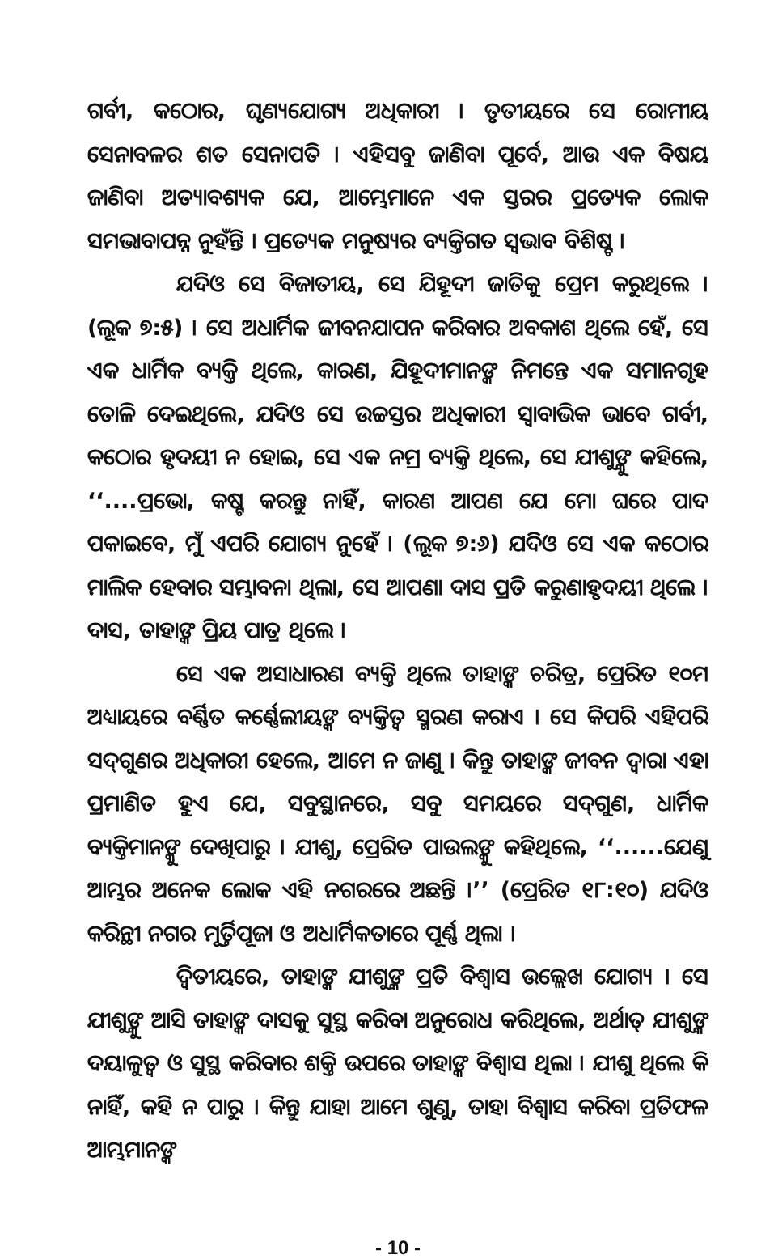ଗର୍ବୀ, କଠୋର, ଘୃଣ୍ୟଯୋଗ୍ୟ ଅଧିକାରୀ । ତୃତୀୟରେ ସେ ରୋମୀୟ ସେନାବଳର ଶତ ସେନାପତି । ଏହିସବୁ ଜାଣିବା ପୂର୍ବେ, ଆଉ ଏକ ବିଷୟ ଜାଣିବା ଅତ୍ୟାବଶ୍ୟକ ଯେ, ଆମ୍ଭେମାନେ ଏକ ସ୍ତରର ପ୍ରତ୍ୟେକ ଲୋକ ସମଭାବାପନ୍ନ ନୁହଁନ୍ତି । ପ୍ରତ୍ୟେକ ମନୁଷ୍ୟର ବ୍ୟକ୍ତିଗତ ସ୍ୱଭାବ ବିଶିଷ୍ଟ ।
ଯଦିଓ ସେ ବିଜାତୀୟ, ସେ ଯିହୂଦୀ ଜାତିକୁ ପ୍ରେମ କରୁଥିଲେ । (ଲୂକ ୭:୫) । ସେ ଅଧାର୍ମିକ ଜୀବନଯାପନ କରିବାର ଅବକାଶ ଥିଲେ ହେଁ, ସେ ଏକ ଧାର୍ମିକ ବ୍ୟକ୍ତି ଥିଲେ, କାରଣ, ଯିହୂଦୀମାନଙ୍କ ନିମନ୍ତେ ଏକ ସମାନଗୃହ ତୋଳି ଦେଇଥିଲେ, ଯଦିଓ ସେ ଉଚ୍ଚସ୍ତର ଅଧିକାରୀ ସ୍ୱାବାଭିକ ଭାବେ ଗର୍ବୀ, କଠୋର ହୃଦୟୀ ନ ହୋଇ, ସେ ଏକ ନମ୍ର ବ୍ୟକ୍ତି ଥିଲେ, ସେ ଯୀଶୁଙ୍କୁ କହିଲେ, ‘‘....ପ୍ରଭୋ, କଷ୍ଟ କରନ୍ତୁ ନାହିଁ, କାରଣ ଆପଣ ଯେ ମୋ ଘରେ ପାଦ ପକାଇବେ, ମୁଁ ଏପରି ଯୋଗ୍ୟ ନୁହେଁ । (ଲୂକ ୭:୬) ଯଦିଓ ସେ ଏକ କଠୋର ମାଲିକ ହେବାର ସମ୍ଭାବନା ଥିଲା, ସେ ଆପଣା ଦାସ ପ୍ରତି କରୁଣାହୃଦୟୀ ଥିଲେ । ଦାସ, ତାହାଙ୍କ ପ୍ରିୟ ପାତ୍ର ଥିଲେ ।
ସେ ଏକ ଅସାଧାରଣ ବ୍ୟକ୍ତି ଥିଲେ ତାହାଙ୍କ ଚରିତ୍ର, ପ୍ରେରିତ ୧୦ମ ଅଧ୍ୟାୟରେ ବର୍ଣ୍ଣିତ କର୍ଣ୍ଣେଲୀୟଙ୍କ ବ୍ୟକ୍ତିତ୍ୱ ସ୍ମରଣ କରାଏ । ସେ କିପରି ଏହିପରି ସଦ୍‌ଗୁଣର ଅଧିକାରୀ ହେଲେ, ଆମେ ନ ଜାଣୁ । କିନ୍ତୁ ତାହାଙ୍କ ଜୀବନ ଦ୍ୱାରା ଏହା ପ୍ରମାଣିତ ହୁଏ ଯେ, ସବୁସ୍ଥାନରେ, ସବୁ ସମୟରେ ସଦ୍‌ଗୁଣ, ଧାର୍ମିକ ବ୍ୟକ୍ତିମାନଙ୍କୁ ଦେଖିପାରୁ । ଯୀଶୁ, ପ୍ରେରିତ ପାଉଲଙ୍କୁ କହିଥିଲେ, ‘‘......ଯେଣୁ ଆମ୍ଭର ଅନେକ ଲୋକ ଏହି ନଗରରେ ଅଛନ୍ତି ।’’ (ପ୍ରେରିତ ୧୮:୧୦) ଯଦିଓ କରିନ୍ଥୀ ନଗର ମୂର୍ତ୍ତିପୂଜା ଓ ଅଧାର୍ମିକତାରେ ପୂର୍ଣ୍ଣ ଥିଲା ।
ଦ୍ୱିତୀୟରେ, ତାହାଙ୍କ ଯୀଶୁଙ୍କ ପ୍ରତି ବିଶ୍ୱାସ ଉଲ୍ଲେଖ ଯୋଗ୍ୟ । ସେ ଯୀଶୁଙ୍କୁ ଆସି ତାହାଙ୍କ ଦାସକୁ ସୁସ୍ଥ କରିବା ଅନୁରୋଧ କରିଥିଲେ, ଅର୍ଥାତ୍ ଯୀଶୁଙ୍କ ଦୟାଳୁତ୍ୱ ଓ ସୁସ୍ଥ କରିବାର ଶକ୍ତି ଉପରେ ତାହାଙ୍କ ବିଶ୍ୱାସ ଥିଲା । ଯୀଶୁ ଥିଲେ କି ନାହିଁ, କହି ନ ପାରୁ । କିନ୍ତୁ ଯାହା ଆମେ ଶୁଣୁ, ତାହା ବିଶ୍ୱାସ କରିବା ପ୍ରତିଫଳ ଆମ୍ଭମାନଙ୍କ
- 10 -